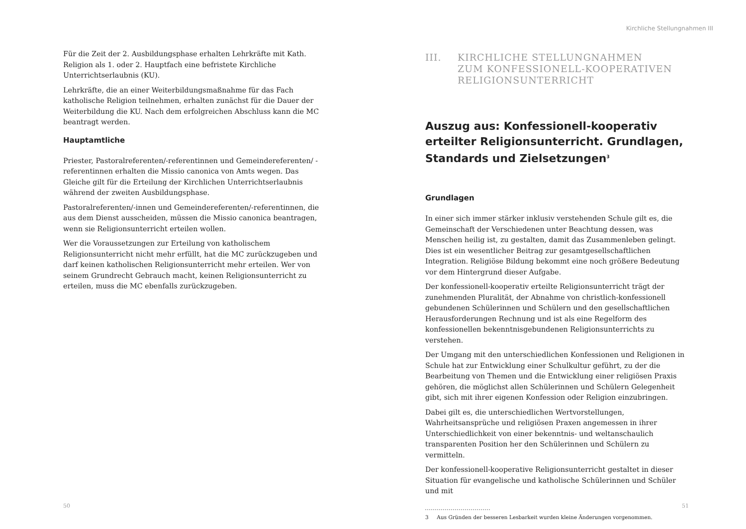Für die Zeit der 2. Ausbildungsphase erhalten Lehrkräfte mit Kath. Religion als 1. oder 2. Hauptfach eine befristete Kirchliche Unterrichtserlaubnis (KU).
Lehrkräfte, die an einer Weiterbildungsmaßnahme für das Fach katholische Religion teilnehmen, erhalten zunächst für die Dauer der Weiterbildung die KU. Nach dem erfolgreichen Abschluss kann die MC beantragt werden.
Hauptamtliche
Priester, Pastoralreferenten/-referentinnen und Gemeindereferenten/ -referentinnen erhalten die Missio canonica von Amts wegen. Das Gleiche gilt für die Erteilung der Kirchlichen Unterrichtserlaubnis während der zweiten Ausbildungsphase.
Pastoralreferenten/-innen und Gemeindereferenten/-referentinnen, die aus dem Dienst ausscheiden, müssen die Missio canonica beantragen, wenn sie Religionsunterricht erteilen wollen.
Wer die Voraussetzungen zur Erteilung von katholischem Religionsunterricht nicht mehr erfüllt, hat die MC zurückzugeben und darf keinen katholischen Religionsunterricht mehr erteilen. Wer von seinem Grundrecht Gebrauch macht, keinen Religionsunterricht zu erteilen, muss die MC ebenfalls zurückzugeben.
50
Kirchliche Stellungnahmen III
III. KIRCHLICHE STELLUNGNAHMEN
ZUM KONFESSIONELL-KOOPERATIVEN
RELIGIONSUNTERRICHT
Auszug aus: Konfessionell-kooperativ erteilter Religionsunterricht. Grundlagen, Standards und Zielsetzungen<sup>3</sup>
Grundlagen
In einer sich immer stärker inklusiv verstehenden Schule gilt es, die Gemeinschaft der Verschiedenen unter Beachtung dessen, was Menschen heilig ist, zu gestalten, damit das Zusammenleben gelingt. Dies ist ein wesentlicher Beitrag zur gesamtgesellschaftlichen Integration. Religiöse Bildung bekommt eine noch größere Bedeutung vor dem Hintergrund dieser Aufgabe.
Der konfessionell-kooperativ erteilte Religionsunterricht trägt der zunehmenden Pluralität, der Abnahme von christlich-konfessionell gebundenen Schülerinnen und Schülern und den gesellschaftlichen Herausforderungen Rechnung und ist als eine Regelform des konfessionellen bekenntnisgebundenen Religionsunterrichts zu verstehen.
Der Umgang mit den unterschiedlichen Konfessionen und Religionen in Schule hat zur Entwicklung einer Schulkultur geführt, zu der die Bearbeitung von Themen und die Entwicklung einer religiösen Praxis gehören, die möglichst allen Schülerinnen und Schülern Gelegenheit gibt, sich mit ihrer eigenen Konfession oder Religion einzubringen.
Dabei gilt es, die unterschiedlichen Wertvorstellungen, Wahrheitsansprüche und religiösen Praxen angemessen in ihrer Unterschiedlichkeit von einer bekenntnis- und weltanschaulich transparenten Position her den Schülerinnen und Schülern zu vermitteln.
Der konfessionell-kooperative Religionsunterricht gestaltet in dieser Situation für evangelische und katholische Schülerinnen und Schüler und mit
3 Aus Gründen der besseren Lesbarkeit wurden kleine Änderungen vorgenommen.
51